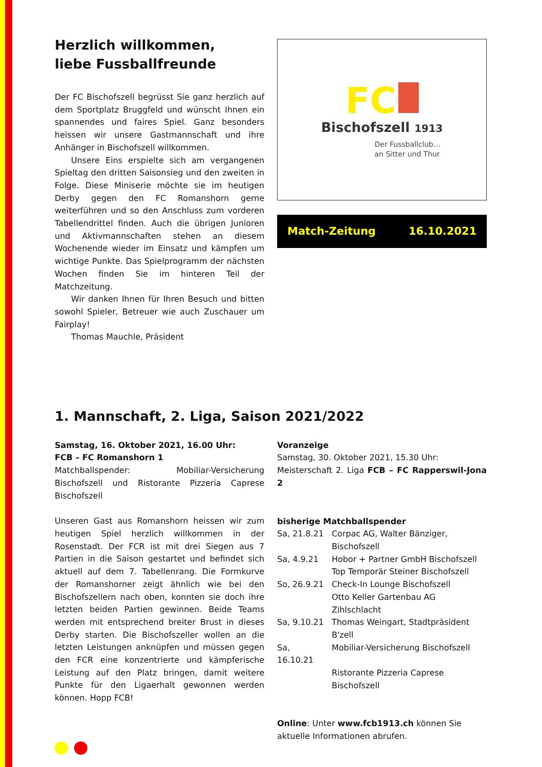Herzlich willkommen,
liebe Fussballfreunde
Der FC Bischofszell begrüsst Sie ganz herzlich auf dem Sportplatz Bruggfeld und wünscht Ihnen ein spannendes und faires Spiel. Ganz besonders heissen wir unsere Gastmannschaft und ihre Anhänger in Bischofszell willkommen.
Unsere Eins erspielte sich am vergangenen Spieltag den dritten Saisonsieg und den zweiten in Folge. Diese Miniserie möchte sie im heutigen Derby gegen den FC Romanshorn gerne weiterführen und so den Anschluss zum vorderen Tabellendrittel finden. Auch die übrigen Junioren und Aktivmannschaften stehen an diesem Wochenende wieder im Einsatz und kämpfen um wichtige Punkte. Das Spielprogramm der nächsten Wochen finden Sie im hinteren Teil der Matchzeitung.
Wir danken Ihnen für Ihren Besuch und bitten sowohl Spieler, Betreuer wie auch Zuschauer um Fairplay!
Thomas Mauchle, Präsident
FC
Bischofszell 1913
Der Fussballclub…
an Sitter und Thur
Match-Zeitung 16.10.2021
1. Mannschaft, 2. Liga, Saison 2021/2022
Samstag, 16. Oktober 2021, 16.00 Uhr:
FCB – FC Romanshorn 1
Matchballspender: Mobiliar-Versicherung Bischofszell und Ristorante Pizzeria Caprese Bischofszell
Unseren Gast aus Romanshorn heissen wir zum heutigen Spiel herzlich willkommen in der Rosenstadt. Der FCR ist mit drei Siegen aus 7 Partien in die Saison gestartet und befindet sich aktuell auf dem 7. Tabellenrang. Die Formkurve der Romanshorner zeigt ähnlich wie bei den Bischofszellern nach oben, konnten sie doch ihre letzten beiden Partien gewinnen. Beide Teams werden mit entsprechend breiter Brust in dieses Derby starten. Die Bischofszeller wollen an die letzten Leistungen anknüpfen und müssen gegen den FCR eine konzentrierte und kämpferische Leistung auf den Platz bringen, damit weitere Punkte für den Ligaerhalt gewonnen werden können. Hopp FCB!
Voranzeige
Samstag, 30. Oktober 2021, 15.30 Uhr:
Meisterschaft 2. Liga FCB – FC Rapperswil-Jona 2
bisherige Matchballspender
| Sa, 21.8.21 | Corpac AG, Walter Bänziger, Bischofszell |
| Sa, 4.9.21 | Hobor + Partner GmbH Bischofszell |
| | Top Temporär Steiner Bischofszell |
| So, 26.9.21 | Check-In Lounge Bischofszell |
| | Otto Keller Gartenbau AG Zihlschlacht |
| Sa, 9.10.21 | Thomas Weingart, Stadtpräsident B'zell |
| Sa, 16.10.21 | Mobiliar-Versicherung Bischofszell |
| | Ristorante Pizzeria Caprese Bischofszell |
Online: Unter www.fcb1913.ch können Sie aktuelle Informationen abrufen.